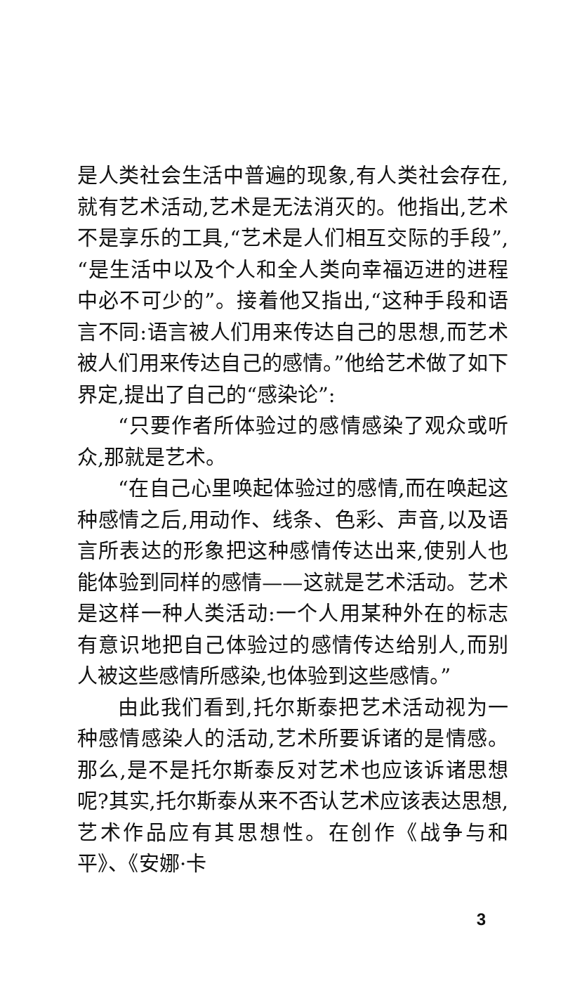是人类社会生活中普遍的现象,有人类社会存在,就有艺术活动,艺术是无法消灭的。他指出,艺术不是享乐的工具,“艺术是人们相互交际的手段”,“是生活中以及个人和全人类向幸福迈进的进程中必不可少的”。接着他又指出,“这种手段和语言不同:语言被人们用来传达自己的思想,而艺术被人们用来传达自己的感情。”他给艺术做了如下界定,提出了自己的“感染论”:
“只要作者所体验过的感情感染了观众或听众,那就是艺术。
“在自己心里唤起体验过的感情,而在唤起这种感情之后,用动作、线条、色彩、声音,以及语言所表达的形象把这种感情传达出来,使别人也能体验到同样的感情——这就是艺术活动。艺术是这样一种人类活动:一个人用某种外在的标志有意识地把自己体验过的感情传达给别人,而别人被这些感情所感染,也体验到这些感情。”
由此我们看到,托尔斯泰把艺术活动视为一种感情感染人的活动,艺术所要诉诸的是情感。那么,是不是托尔斯泰反对艺术也应该诉诸思想呢?其实,托尔斯泰从来不否认艺术应该表达思想,艺术作品应有其思想性。在创作《战争与和平》、《安娜·卡
3